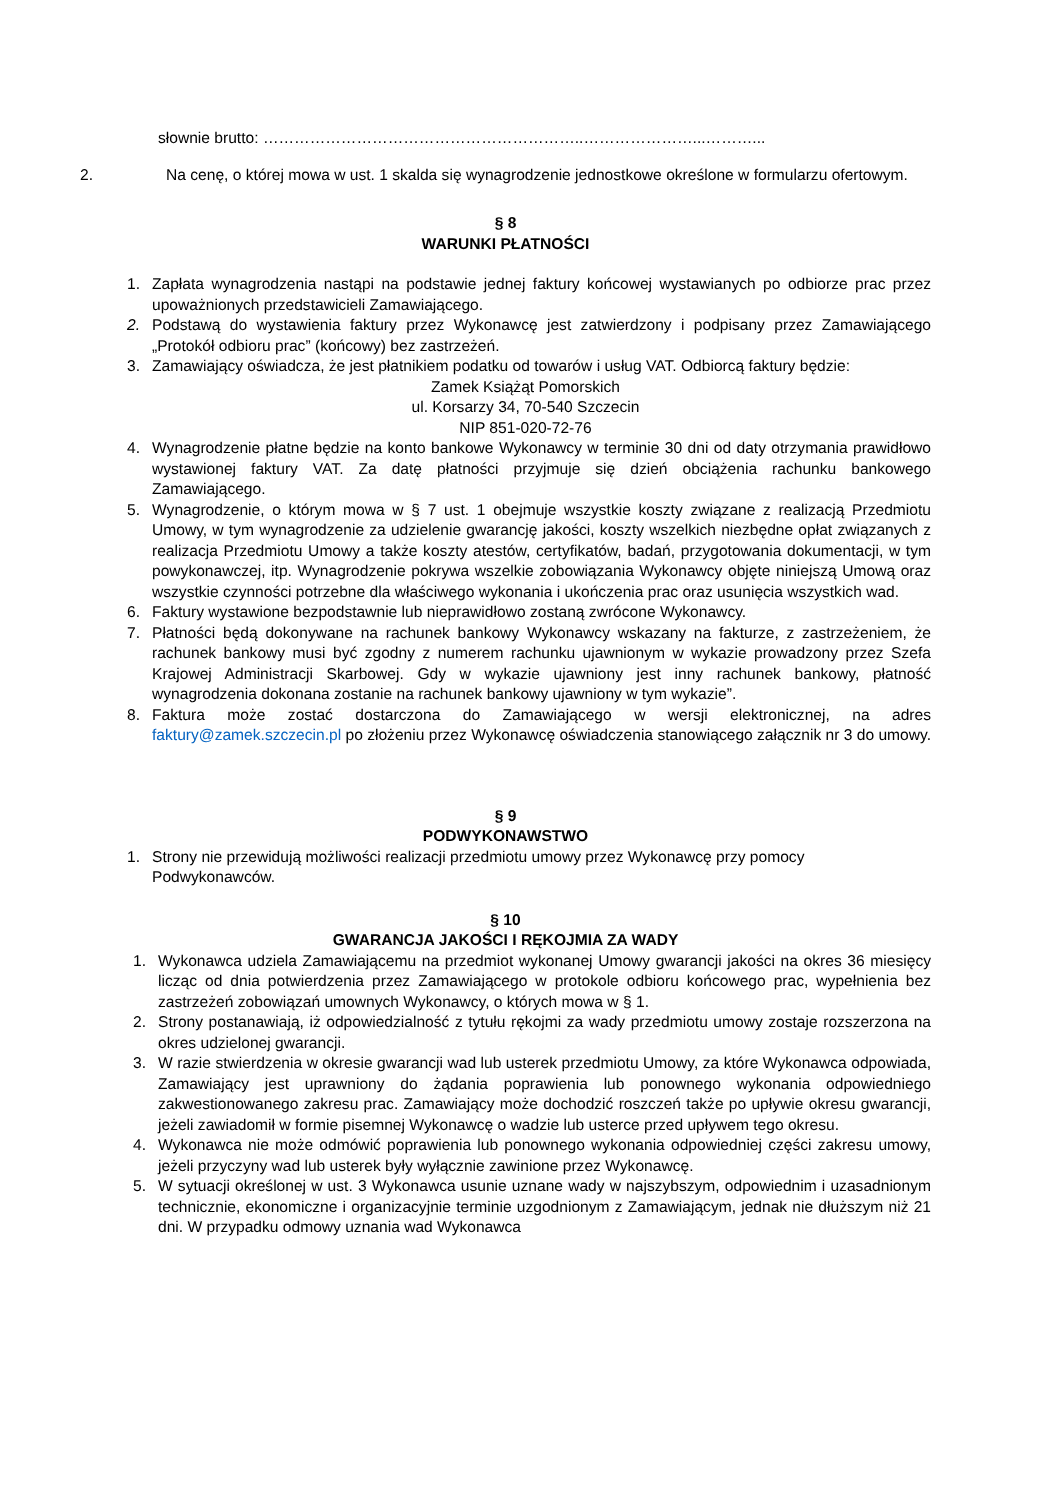słownie brutto: ……………………………………………………..…………………...………...
2. Na cenę, o której mowa w ust. 1 skalda się wynagrodzenie jednostkowe określone w formularzu ofertowym.
§ 8
WARUNKI PŁATNOŚCI
1. Zapłata wynagrodzenia nastąpi na podstawie jednej faktury końcowej wystawianych po odbiorze prac przez upoważnionych przedstawicieli Zamawiającego.
2. Podstawą do wystawienia faktury przez Wykonawcę jest zatwierdzony i podpisany przez Zamawiającego „Protokół odbioru prac” (końcowy) bez zastrzeżeń.
3. Zamawiający oświadcza, że jest płatnikiem podatku od towarów i usług VAT. Odbiorcą faktury będzie:
Zamek Książąt Pomorskich
ul. Korsarzy 34, 70-540 Szczecin
NIP 851-020-72-76
4. Wynagrodzenie płatne będzie na konto bankowe Wykonawcy w terminie 30 dni od daty otrzymania prawidłowo wystawionej faktury VAT. Za datę płatności przyjmuje się dzień obciążenia rachunku bankowego Zamawiającego.
5. Wynagrodzenie, o którym mowa w § 7 ust. 1 obejmuje wszystkie koszty związane z realizacją Przedmiotu Umowy, w tym wynagrodzenie za udzielenie gwarancję jakości, koszty wszelkich niezbędne opłat związanych z realizacja Przedmiotu Umowy a także koszty atestów, certyfikatów, badań, przygotowania dokumentacji, w tym powykonawczej, itp. Wynagrodzenie pokrywa wszelkie zobowiązania Wykonawcy objęte niniejszą Umową oraz wszystkie czynności potrzebne dla właściwego wykonania i ukończenia prac oraz usunięcia wszystkich wad.
6. Faktury wystawione bezpodstawnie lub nieprawidłowo zostaną zwrócone Wykonawcy.
7. Płatności będą dokonywane na rachunek bankowy Wykonawcy wskazany na fakturze, z zastrzeżeniem, że rachunek bankowy musi być zgodny z numerem rachunku ujawnionym w wykazie prowadzony przez Szefa Krajowej Administracji Skarbowej. Gdy w wykazie ujawniony jest inny rachunek bankowy, płatność wynagrodzenia dokonana zostanie na rachunek bankowy ujawniony w tym wykazie”.
8. Faktura może zostać dostarczona do Zamawiającego w wersji elektronicznej, na adres faktury@zamek.szczecin.pl po złożeniu przez Wykonawcę oświadczenia stanowiącego załącznik nr 3 do umowy.
§ 9
PODWYKONAWSTWO
1. Strony nie przewidują możliwości realizacji przedmiotu umowy przez Wykonawcę przy pomocy Podwykonawców.
§ 10
GWARANCJA JAKOŚCI I RĘKOJMIA ZA WADY
1. Wykonawca udziela Zamawiającemu na przedmiot wykonanej Umowy gwarancji jakości na okres 36 miesięcy licząc od dnia potwierdzenia przez Zamawiającego w protokole odbioru końcowego prac, wypełnienia bez zastrzeżeń zobowiązań umownych Wykonawcy, o których mowa w § 1.
2. Strony postanawiają, iż odpowiedzialność z tytułu rękojmi za wady przedmiotu umowy zostaje rozszerzona na okres udzielonej gwarancji.
3. W razie stwierdzenia w okresie gwarancji wad lub usterek przedmiotu Umowy, za które Wykonawca odpowiada, Zamawiający jest uprawniony do żądania poprawienia lub ponownego wykonania odpowiedniego zakwestionowanego zakresu prac. Zamawiający może dochodzić roszczeń także po upływie okresu gwarancji, jeżeli zawiadomił w formie pisemnej Wykonawcę o wadzie lub usterce przed upływem tego okresu.
4. Wykonawca nie może odmówić poprawienia lub ponownego wykonania odpowiedniej części zakresu umowy, jeżeli przyczyny wad lub usterek były wyłącznie zawinione przez Wykonawcę.
5. W sytuacji określonej w ust. 3 Wykonawca usunie uznane wady w najszybszym, odpowiednim i uzasadnionym technicznie, ekonomiczne i organizacyjnie terminie uzgodnionym z Zamawiającym, jednak nie dłuższym niż 21 dni. W przypadku odmowy uznania wad Wykonawca